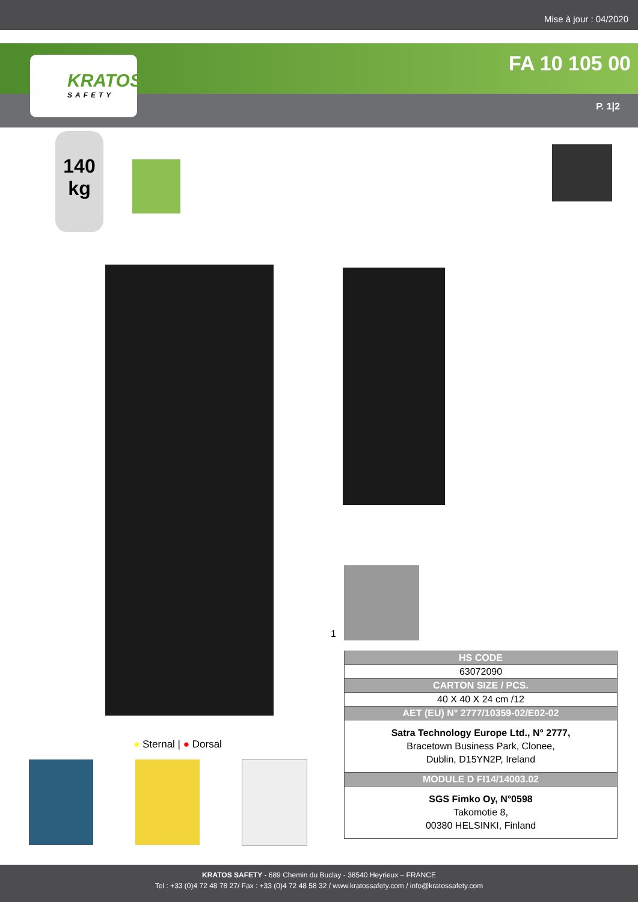Mise à jour : 04/2020
FA 10 105 00
P. 1|2
KRATOS
SAFETY
140
kg
1
| HS CODE |
| --- |
| 63072090 |
| CARTON SIZE / PCS. |
| 40 X 40 X 24 cm /12 |
| AET (EU) N° 2777/10359-02/E02-02 |
| Satra Technology Europe Ltd., N° 2777, Bracetown Business Park, Clonee, Dublin, D15YN2P, Ireland |
| MODULE D FI14/14003.02 |
| SGS Fimko Oy, N°0598 Takomotie 8, 00380 HELSINKI, Finland |
● Sternal | ● Dorsal
KRATOS SAFETY - 689 Chemin du Buclay - 38540 Heyrieux – FRANCE
Tel : +33 (0)4 72 48 78 27/ Fax : +33 (0)4 72 48 58 32 / www.kratossafety.com / info@kratossafety.com